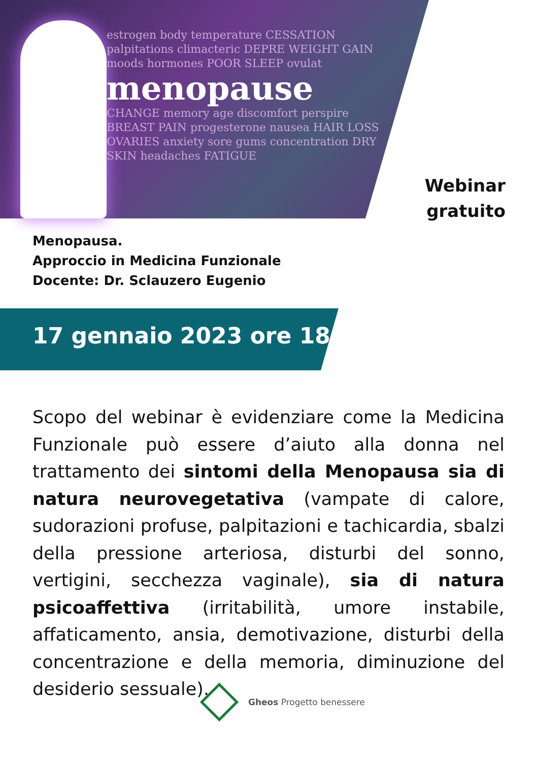estrogen body temperature CESSATION palpitations climacteric DEPRE WEIGHT GAIN moods hormones POOR SLEEP ovulat
menopause
CHANGE memory age discomfort perspire BREAST PAIN progesterone nausea HAIR LOSS OVARIES anxiety sore gums concentration DRY SKIN headaches FATIGUE
Webinar
gratuito
Menopausa.
Approccio in Medicina Funzionale
Docente: Dr. Sclauzero Eugenio
17 gennaio 2023 ore 18:00
Scopo del webinar è evidenziare come la Medicina Funzionale può essere d’aiuto alla donna nel trattamento dei sintomi della Menopausa sia di natura neurovegetativa (vampate di calore, sudorazioni profuse, palpitazioni e tachicardia, sbalzi della pressione arteriosa, disturbi del sonno, vertigini, secchezza vaginale), sia di natura psicoaffettiva (irritabilità, umore instabile, affaticamento, ansia, demotivazione, disturbi della concentrazione e della memoria, diminuzione del desiderio sessuale).
Gheos Progetto benessere